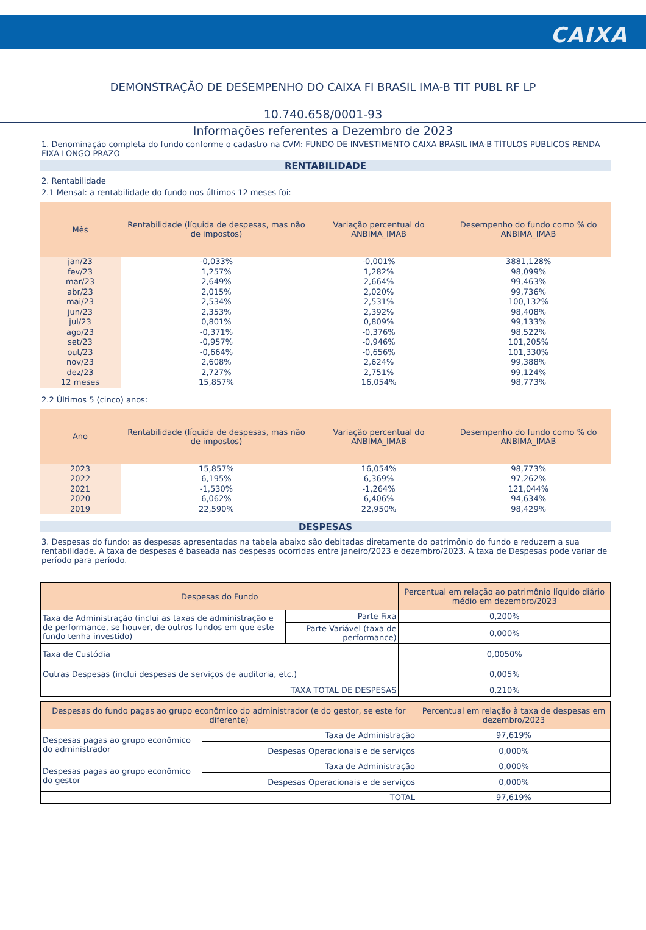CAIXA
DEMONSTRAÇÃO DE DESEMPENHO DO CAIXA FI BRASIL IMA-B TIT PUBL RF LP
10.740.658/0001-93
Informações referentes a Dezembro de 2023
1. Denominação completa do fundo conforme o cadastro na CVM: FUNDO DE INVESTIMENTO CAIXA BRASIL IMA-B TÍTULOS PÚBLICOS RENDA FIXA LONGO PRAZO
RENTABILIDADE
2. Rentabilidade
2.1 Mensal: a rentabilidade do fundo nos últimos 12 meses foi:
| Mês | Rentabilidade (líquida de despesas, mas não de impostos) | Variação percentual do ANBIMA_IMAB | Desempenho do fundo como % do ANBIMA_IMAB |
| --- | --- | --- | --- |
| jan/23 | -0,033% | -0,001% | 3881,128% |
| fev/23 | 1,257% | 1,282% | 98,099% |
| mar/23 | 2,649% | 2,664% | 99,463% |
| abr/23 | 2,015% | 2,020% | 99,736% |
| mai/23 | 2,534% | 2,531% | 100,132% |
| jun/23 | 2,353% | 2,392% | 98,408% |
| jul/23 | 0,801% | 0,809% | 99,133% |
| ago/23 | -0,371% | -0,376% | 98,522% |
| set/23 | -0,957% | -0,946% | 101,205% |
| out/23 | -0,664% | -0,656% | 101,330% |
| nov/23 | 2,608% | 2,624% | 99,388% |
| dez/23 | 2,727% | 2,751% | 99,124% |
| 12 meses | 15,857% | 16,054% | 98,773% |
2.2 Últimos 5 (cinco) anos:
| Ano | Rentabilidade (líquida de despesas, mas não de impostos) | Variação percentual do ANBIMA_IMAB | Desempenho do fundo como % do ANBIMA_IMAB |
| --- | --- | --- | --- |
| 2023 | 15,857% | 16,054% | 98,773% |
| 2022 | 6,195% | 6,369% | 97,262% |
| 2021 | -1,530% | -1,264% | 121,044% |
| 2020 | 6,062% | 6,406% | 94,634% |
| 2019 | 22,590% | 22,950% | 98,429% |
DESPESAS
3. Despesas do fundo: as despesas apresentadas na tabela abaixo são debitadas diretamente do patrimônio do fundo e reduzem a sua rentabilidade. A taxa de despesas é baseada nas despesas ocorridas entre janeiro/2023 e dezembro/2023. A taxa de Despesas pode variar de período para período.
| Despesas do Fundo | | Percentual em relação ao patrimônio líquido diário médio em dezembro/2023 |
| --- | --- | --- |
| Taxa de Administração (inclui as taxas de administração e de performance, se houver, de outros fundos em que este fundo tenha investido) | Parte Fixa | 0,200% |
| | Parte Variável (taxa de performance) | 0,000% |
| Taxa de Custódia | | 0,0050% |
| Outras Despesas (inclui despesas de serviços de auditoria, etc.) | | 0,005% |
| TAXA TOTAL DE DESPESAS | | 0,210% |
| Despesas do fundo pagas ao grupo econômico do administrador (e do gestor, se este for diferente) | | Percentual em relação à taxa de despesas em dezembro/2023 |
| --- | --- | --- |
| Despesas pagas ao grupo econômico do administrador | Taxa de Administração | 97,619% |
| | Despesas Operacionais e de serviços | 0,000% |
| Despesas pagas ao grupo econômico do gestor | Taxa de Administração | 0,000% |
| | Despesas Operacionais e de serviços | 0,000% |
| TOTAL | | 97,619% |